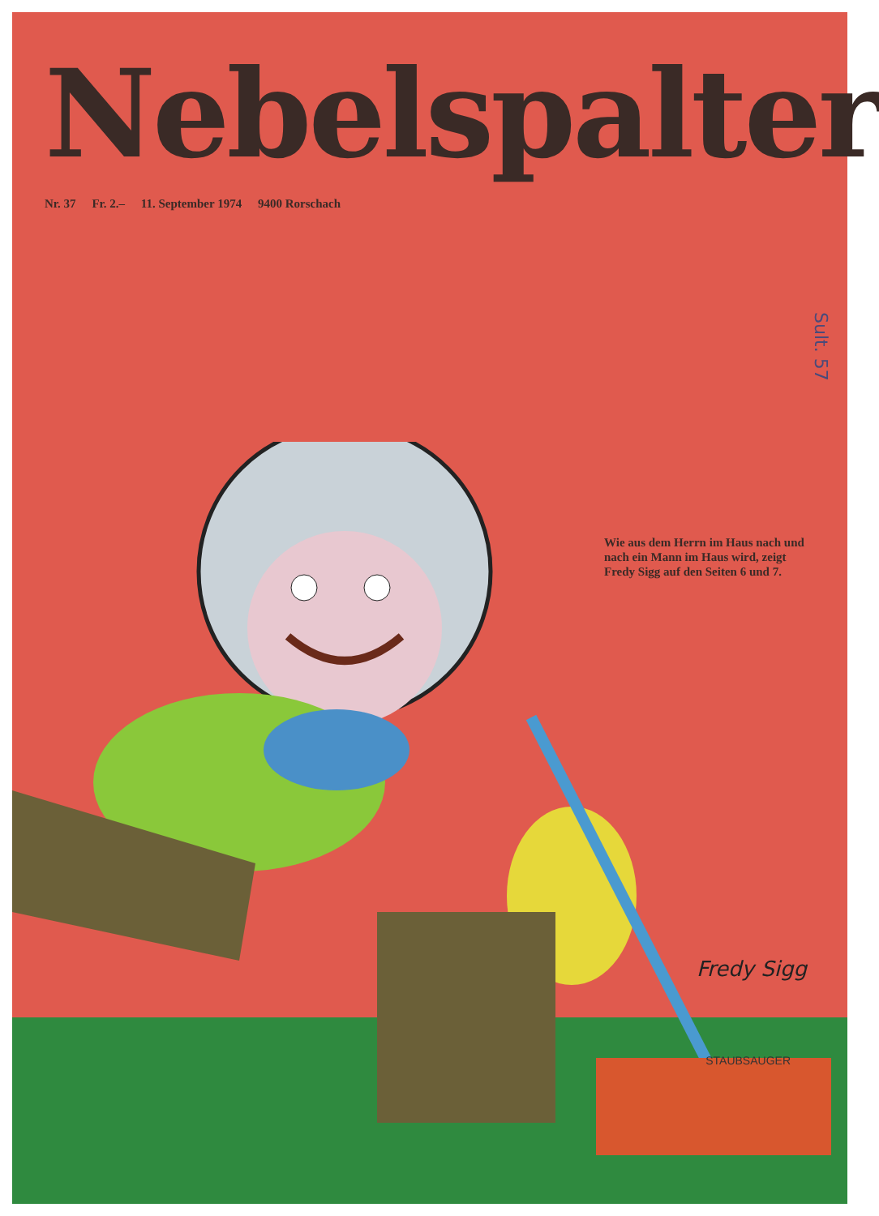Nebelspalter
Nr. 37 Fr. 2.– 11. September 1974 9400 Rorschach
Wie aus dem Herrn im Haus nach und nach ein Mann im Haus wird, zeigt Fredy Sigg auf den Seiten 6 und 7.
Sult. 57
Fredy Sigg
STAUBSAUGER